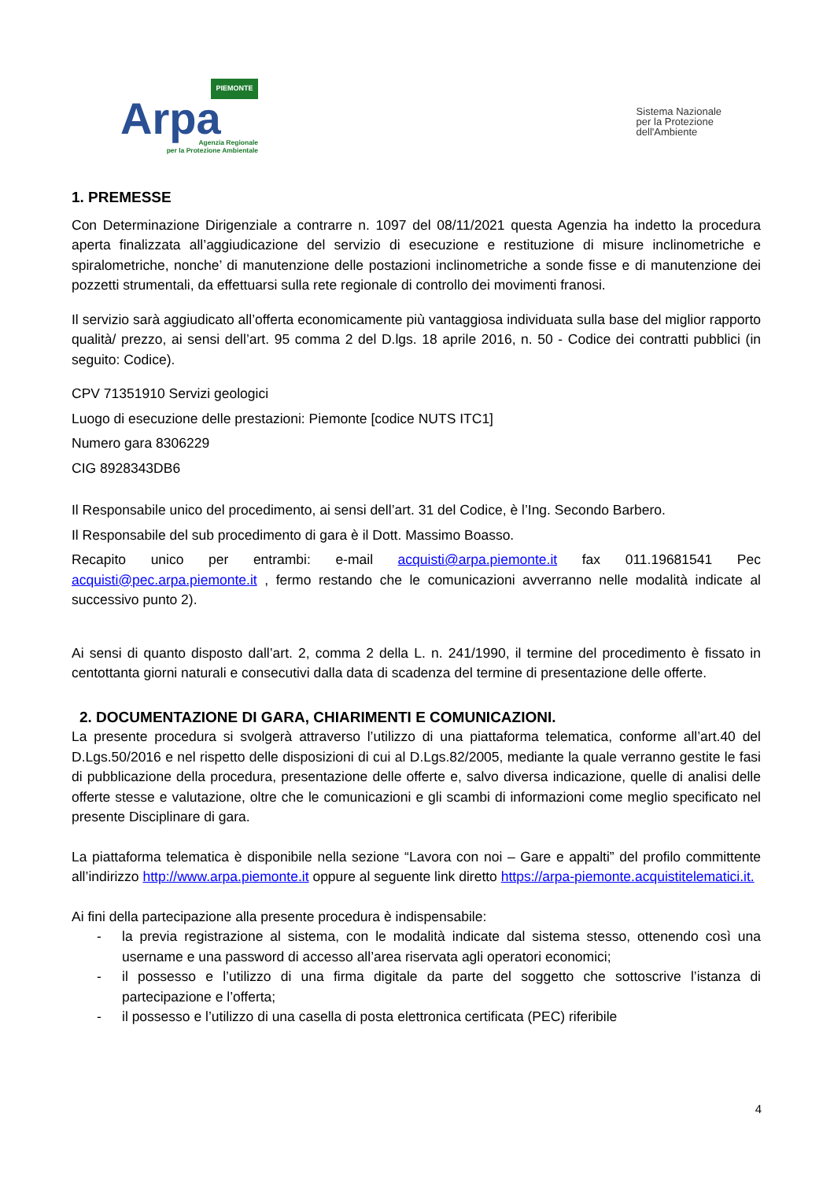PIEMONTE
Arpa
Agenzia Regionale
per la Protezione Ambientale
Sistema Nazionale
per la Protezione
dell'Ambiente
1. PREMESSE
Con Determinazione Dirigenziale a contrarre n. 1097 del 08/11/2021 questa Agenzia ha indetto la procedura aperta finalizzata all’aggiudicazione del servizio di esecuzione e restituzione di misure inclinometriche e spiralometriche, nonche’ di manutenzione delle postazioni inclinometriche a sonde fisse e di manutenzione dei pozzetti strumentali, da effettuarsi sulla rete regionale di controllo dei movimenti franosi.
Il servizio sarà aggiudicato all’offerta economicamente più vantaggiosa individuata sulla base del miglior rapporto qualità/ prezzo, ai sensi dell’art. 95 comma 2 del D.lgs. 18 aprile 2016, n. 50 - Codice dei contratti pubblici (in seguito: Codice).
CPV 71351910 Servizi geologici
Luogo di esecuzione delle prestazioni: Piemonte [codice NUTS ITC1]
Numero gara 8306229
CIG 8928343DB6
Il Responsabile unico del procedimento, ai sensi dell’art. 31 del Codice, è l’Ing. Secondo Barbero.
Il Responsabile del sub procedimento di gara è il Dott. Massimo Boasso.
Recapito unico per entrambi: e-mail acquisti@arpa.piemonte.it fax 011.19681541 Pec acquisti@pec.arpa.piemonte.it , fermo restando che le comunicazioni avverranno nelle modalità indicate al successivo punto 2).
Ai sensi di quanto disposto dall’art. 2, comma 2 della L. n. 241/1990, il termine del procedimento è fissato in centottanta giorni naturali e consecutivi dalla data di scadenza del termine di presentazione delle offerte.
2. DOCUMENTAZIONE DI GARA, CHIARIMENTI E COMUNICAZIONI.
La presente procedura si svolgerà attraverso l’utilizzo di una piattaforma telematica, conforme all’art.40 del D.Lgs.50/2016 e nel rispetto delle disposizioni di cui al D.Lgs.82/2005, mediante la quale verranno gestite le fasi di pubblicazione della procedura, presentazione delle offerte e, salvo diversa indicazione, quelle di analisi delle offerte stesse e valutazione, oltre che le comunicazioni e gli scambi di informazioni come meglio specificato nel presente Disciplinare di gara.
La piattaforma telematica è disponibile nella sezione “Lavora con noi – Gare e appalti” del profilo committente all’indirizzo http://www.arpa.piemonte.it oppure al seguente link diretto https://arpa-piemonte.acquistitelematici.it.
Ai fini della partecipazione alla presente procedura è indispensabile:
- la previa registrazione al sistema, con le modalità indicate dal sistema stesso, ottenendo così una username e una password di accesso all’area riservata agli operatori economici;
- il possesso e l’utilizzo di una firma digitale da parte del soggetto che sottoscrive l’istanza di partecipazione e l’offerta;
- il possesso e l’utilizzo di una casella di posta elettronica certificata (PEC) riferibile
4